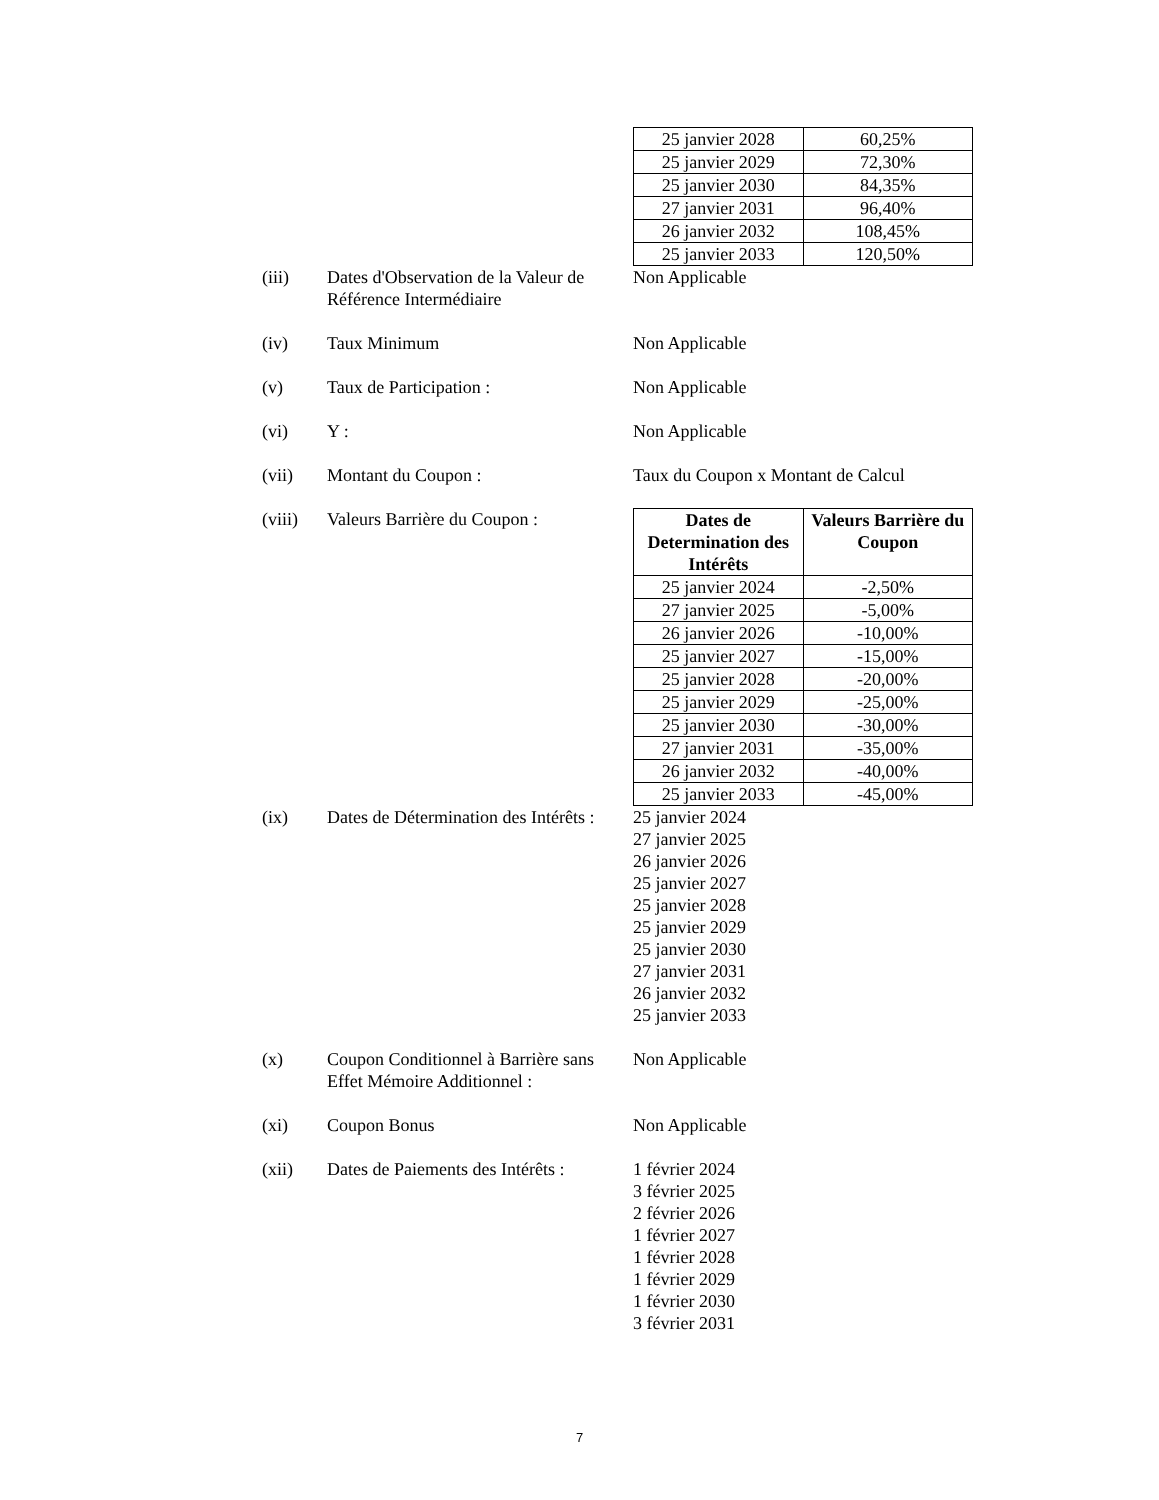| 25 janvier 2028 | 60,25% |
| 25 janvier 2029 | 72,30% |
| 25 janvier 2030 | 84,35% |
| 27 janvier 2031 | 96,40% |
| 26 janvier 2032 | 108,45% |
| 25 janvier 2033 | 120,50% |
(iii) Dates d'Observation de la Valeur de Référence Intermédiaire
Non Applicable
(iv) Taux Minimum Non Applicable
(v) Taux de Participation : Non Applicable
(vi) Y : Non Applicable
(vii) Montant du Coupon : Taux du Coupon x Montant de Calcul
(viii) Valeurs Barrière du Coupon :
| Dates de Determination des Intérêts | Valeurs Barrière du Coupon |
| --- | --- |
| 25 janvier 2024 | -2,50% |
| 27 janvier 2025 | -5,00% |
| 26 janvier 2026 | -10,00% |
| 25 janvier 2027 | -15,00% |
| 25 janvier 2028 | -20,00% |
| 25 janvier 2029 | -25,00% |
| 25 janvier 2030 | -30,00% |
| 27 janvier 2031 | -35,00% |
| 26 janvier 2032 | -40,00% |
| 25 janvier 2033 | -45,00% |
(ix) Dates de Détermination des Intérêts :
25 janvier 2024
27 janvier 2025
26 janvier 2026
25 janvier 2027
25 janvier 2028
25 janvier 2029
25 janvier 2030
27 janvier 2031
26 janvier 2032
25 janvier 2033
(x) Coupon Conditionnel à Barrière sans Effet Mémoire Additionnel :
Non Applicable
(xi) Coupon Bonus Non Applicable
(xii) Dates de Paiements des Intérêts :
1 février 2024
3 février 2025
2 février 2026
1 février 2027
1 février 2028
1 février 2029
1 février 2030
3 février 2031
7